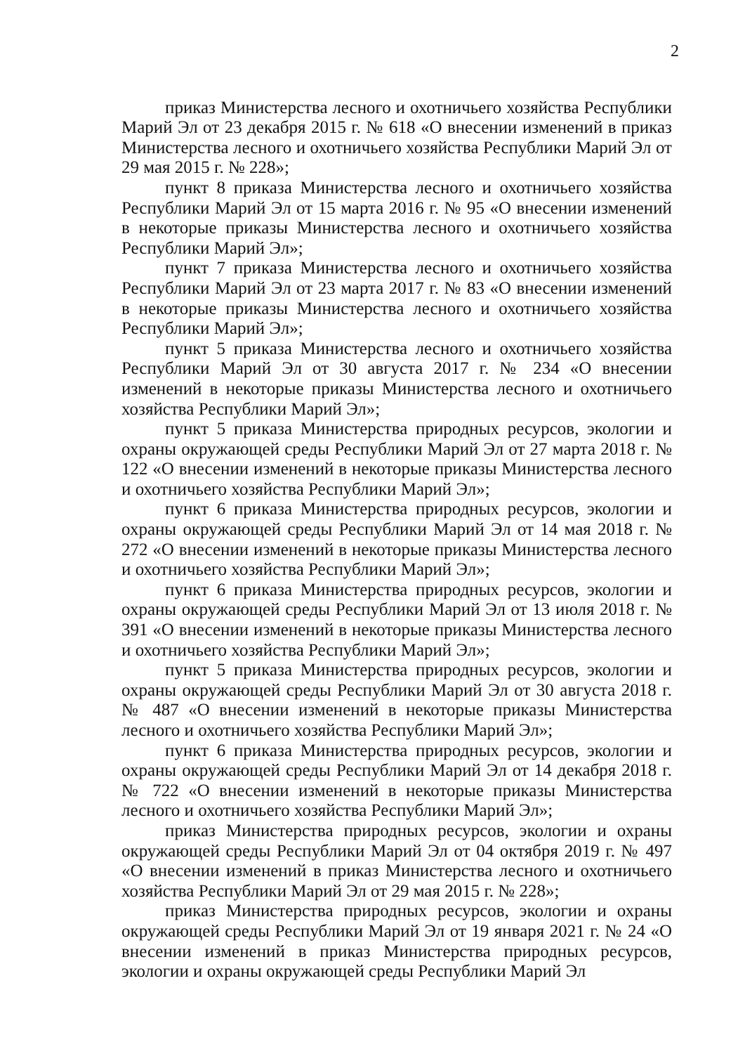2
приказ Министерства лесного и охотничьего хозяйства Республики Марий Эл от 23 декабря 2015 г. № 618 «О внесении изменений в приказ Министерства лесного и охотничьего хозяйства Республики Марий Эл от 29 мая 2015 г. № 228»;
пункт 8 приказа Министерства лесного и охотничьего хозяйства Республики Марий Эл от 15 марта 2016 г. № 95 «О внесении изменений в некоторые приказы Министерства лесного и охотничьего хозяйства Республики Марий Эл»;
пункт 7 приказа Министерства лесного и охотничьего хозяйства Республики Марий Эл от 23 марта 2017 г. № 83 «О внесении изменений в некоторые приказы Министерства лесного и охотничьего хозяйства Республики Марий Эл»;
пункт 5 приказа Министерства лесного и охотничьего хозяйства Республики Марий Эл от 30 августа 2017 г. № 234 «О внесении изменений в некоторые приказы Министерства лесного и охотничьего хозяйства Республики Марий Эл»;
пункт 5 приказа Министерства природных ресурсов, экологии и охраны окружающей среды Республики Марий Эл от 27 марта 2018 г. № 122 «О внесении изменений в некоторые приказы Министерства лесного и охотничьего хозяйства Республики Марий Эл»;
пункт 6 приказа Министерства природных ресурсов, экологии и охраны окружающей среды Республики Марий Эл от 14 мая 2018 г. № 272 «О внесении изменений в некоторые приказы Министерства лесного и охотничьего хозяйства Республики Марий Эл»;
пункт 6 приказа Министерства природных ресурсов, экологии и охраны окружающей среды Республики Марий Эл от 13 июля 2018 г. № 391 «О внесении изменений в некоторые приказы Министерства лесного и охотничьего хозяйства Республики Марий Эл»;
пункт 5 приказа Министерства природных ресурсов, экологии и охраны окружающей среды Республики Марий Эл от 30 августа 2018 г. № 487 «О внесении изменений в некоторые приказы Министерства лесного и охотничьего хозяйства Республики Марий Эл»;
пункт 6 приказа Министерства природных ресурсов, экологии и охраны окружающей среды Республики Марий Эл от 14 декабря 2018 г. № 722 «О внесении изменений в некоторые приказы Министерства лесного и охотничьего хозяйства Республики Марий Эл»;
приказ Министерства природных ресурсов, экологии и охраны окружающей среды Республики Марий Эл от 04 октября 2019 г. № 497 «О внесении изменений в приказ Министерства лесного и охотничьего хозяйства Республики Марий Эл от 29 мая 2015 г. № 228»;
приказ Министерства природных ресурсов, экологии и охраны окружающей среды Республики Марий Эл от 19 января 2021 г. № 24 «О внесении изменений в приказ Министерства природных ресурсов, экологии и охраны окружающей среды Республики Марий Эл